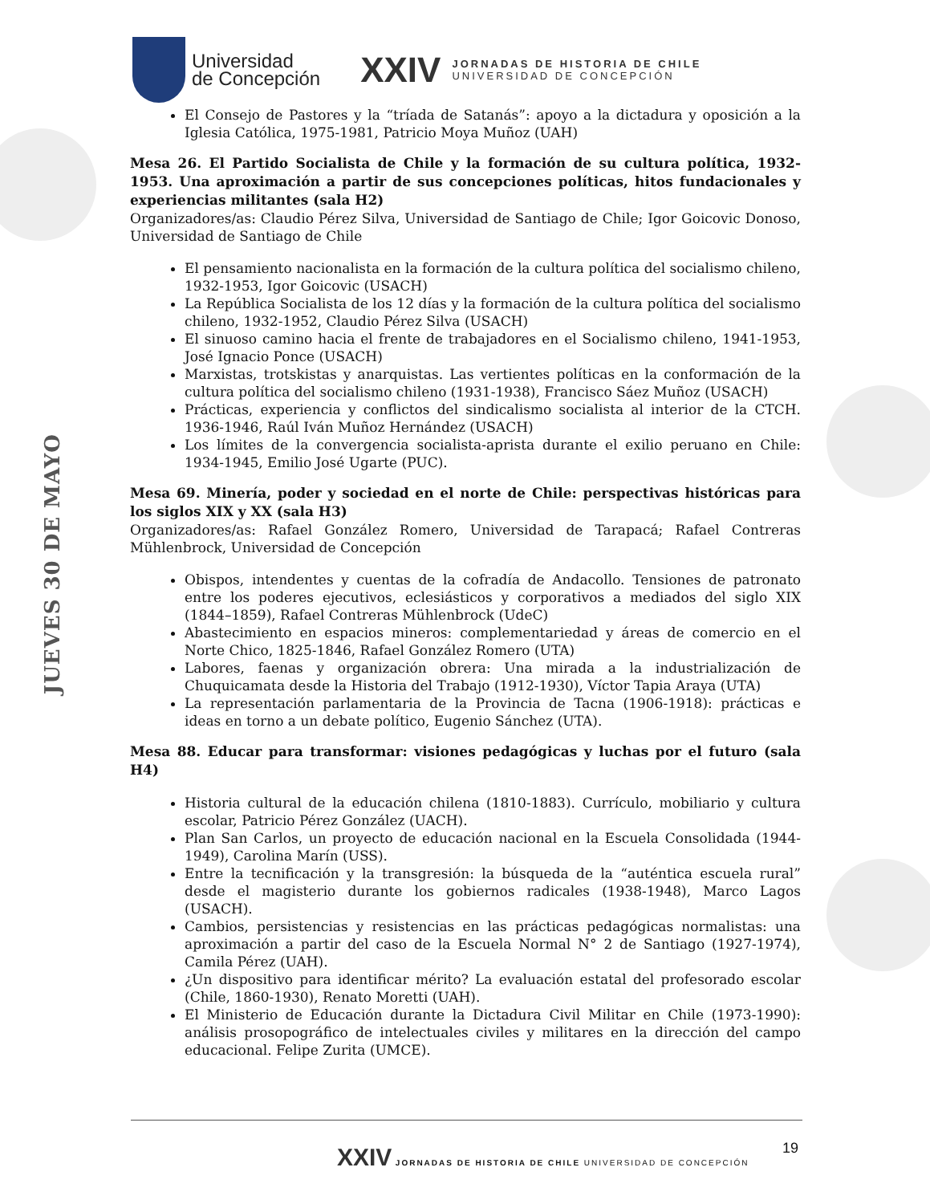JUEVES 30 DE MAYO
Universidad
de Concepción
XXIV
JORNADAS DE HISTORIA DE CHILE
UNIVERSIDAD DE CONCEPCIÓN
El Consejo de Pastores y la “tríada de Satanás”: apoyo a la dictadura y oposición a la Iglesia Católica, 1975-1981, Patricio Moya Muñoz (UAH)
Mesa 26. El Partido Socialista de Chile y la formación de su cultura política, 1932-1953. Una aproximación a partir de sus concepciones políticas, hitos fundacionales y experiencias militantes (sala H2)
Organizadores/as: Claudio Pérez Silva, Universidad de Santiago de Chile; Igor Goicovic Donoso, Universidad de Santiago de Chile
El pensamiento nacionalista en la formación de la cultura política del socialismo chileno, 1932-1953, Igor Goicovic (USACH)
La República Socialista de los 12 días y la formación de la cultura política del socialismo chileno, 1932-1952, Claudio Pérez Silva (USACH)
El sinuoso camino hacia el frente de trabajadores en el Socialismo chileno, 1941-1953, José Ignacio Ponce (USACH)
Marxistas, trotskistas y anarquistas. Las vertientes políticas en la conformación de la cultura política del socialismo chileno (1931-1938), Francisco Sáez Muñoz (USACH)
Prácticas, experiencia y conflictos del sindicalismo socialista al interior de la CTCH. 1936-1946, Raúl Iván Muñoz Hernández (USACH)
Los límites de la convergencia socialista-aprista durante el exilio peruano en Chile: 1934-1945, Emilio José Ugarte (PUC).
Mesa 69. Minería, poder y sociedad en el norte de Chile: perspectivas históricas para los siglos XIX y XX (sala H3)
Organizadores/as: Rafael González Romero, Universidad de Tarapacá; Rafael Contreras Mühlenbrock, Universidad de Concepción
Obispos, intendentes y cuentas de la cofradía de Andacollo. Tensiones de patronato entre los poderes ejecutivos, eclesiásticos y corporativos a mediados del siglo XIX (1844–1859), Rafael Contreras Mühlenbrock (UdeC)
Abastecimiento en espacios mineros: complementariedad y áreas de comercio en el Norte Chico, 1825-1846, Rafael González Romero (UTA)
Labores, faenas y organización obrera: Una mirada a la industrialización de Chuquicamata desde la Historia del Trabajo (1912-1930), Víctor Tapia Araya (UTA)
La representación parlamentaria de la Provincia de Tacna (1906-1918): prácticas e ideas en torno a un debate político, Eugenio Sánchez (UTA).
Mesa 88. Educar para transformar: visiones pedagógicas y luchas por el futuro (sala H4)
Historia cultural de la educación chilena (1810-1883). Currículo, mobiliario y cultura escolar, Patricio Pérez González (UACH).
Plan San Carlos, un proyecto de educación nacional en la Escuela Consolidada (1944-1949), Carolina Marín (USS).
Entre la tecnificación y la transgresión: la búsqueda de la “auténtica escuela rural” desde el magisterio durante los gobiernos radicales (1938-1948), Marco Lagos (USACH).
Cambios, persistencias y resistencias en las prácticas pedagógicas normalistas: una aproximación a partir del caso de la Escuela Normal N° 2 de Santiago (1927-1974), Camila Pérez (UAH).
¿Un dispositivo para identificar mérito? La evaluación estatal del profesorado escolar (Chile, 1860-1930), Renato Moretti (UAH).
El Ministerio de Educación durante la Dictadura Civil Militar en Chile (1973-1990): análisis prosopográfico de intelectuales civiles y militares en la dirección del campo educacional. Felipe Zurita (UMCE).
19
XXIV JORNADAS DE HISTORIA DE CHILE UNIVERSIDAD DE CONCEPCIÓN